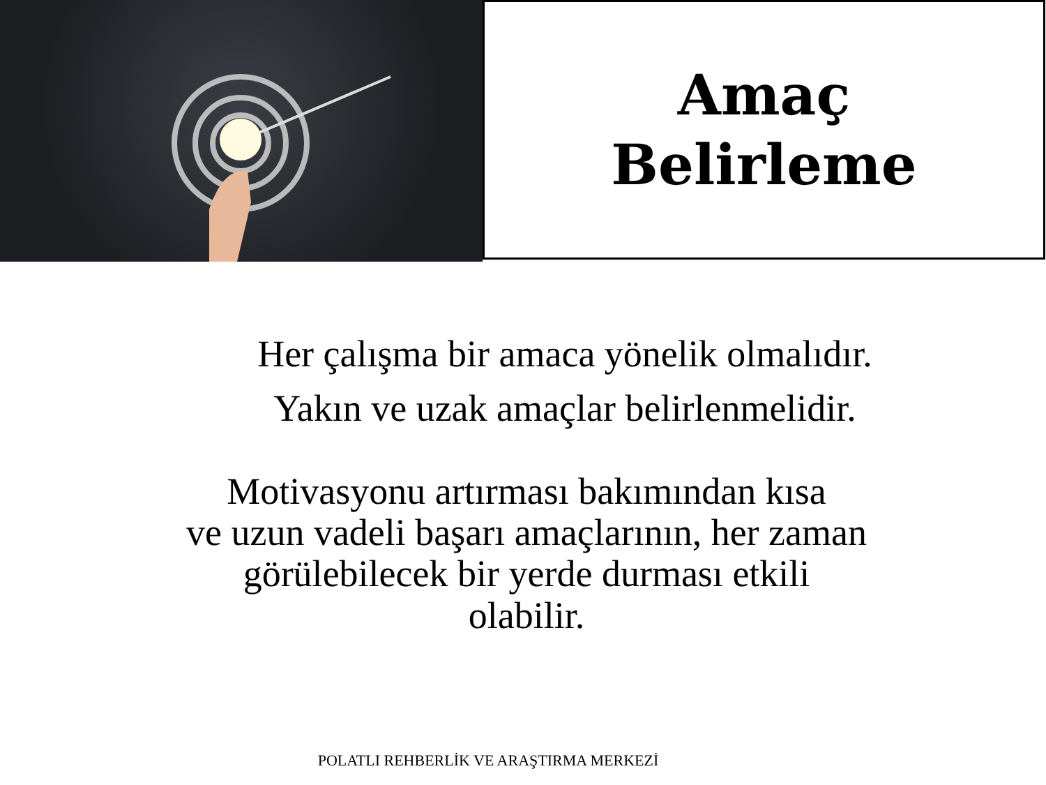Amaç
Belirleme
Her çalışma bir amaca yönelik olmalıdır.
Yakın ve uzak amaçlar belirlenmelidir.
Motivasyonu artırması bakımından kısa
ve uzun vadeli başarı amaçlarının, her zaman
görülebilecek bir yerde durması etkili
olabilir.
POLATLI REHBERLİK VE ARAŞTIRMA MERKEZİ